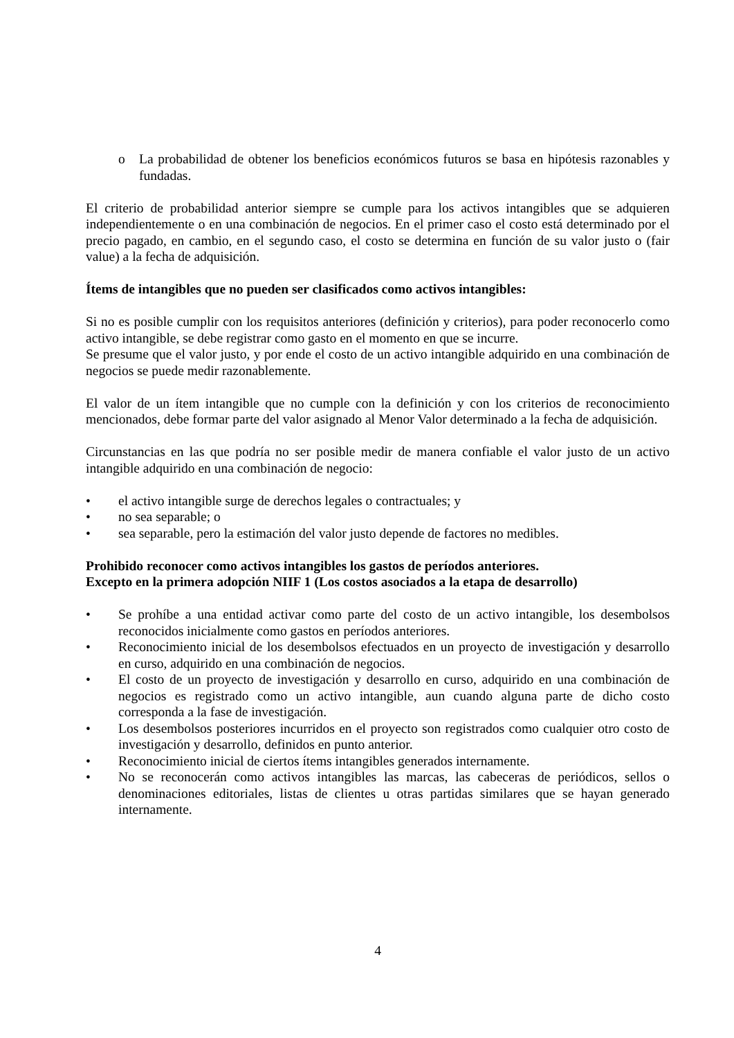o La probabilidad de obtener los beneficios económicos futuros se basa en hipótesis razonables y fundadas.
El criterio de probabilidad anterior siempre se cumple para los activos intangibles que se adquieren independientemente o en una combinación de negocios. En el primer caso el costo está determinado por el precio pagado, en cambio, en el segundo caso, el costo se determina en función de su valor justo o (fair value) a la fecha de adquisición.
Ítems de intangibles que no pueden ser clasificados como activos intangibles:
Si no es posible cumplir con los requisitos anteriores (definición y criterios), para poder reconocerlo como activo intangible, se debe registrar como gasto en el momento en que se incurre.
Se presume que el valor justo, y por ende el costo de un activo intangible adquirido en una combinación de negocios se puede medir razonablemente.
El valor de un ítem intangible que no cumple con la definición y con los criterios de reconocimiento mencionados, debe formar parte del valor asignado al Menor Valor determinado a la fecha de adquisición.
Circunstancias en las que podría no ser posible medir de manera confiable el valor justo de un activo intangible adquirido en una combinación de negocio:
• el activo intangible surge de derechos legales o contractuales; y
• no sea separable; o
• sea separable, pero la estimación del valor justo depende de factores no medibles.
Prohibido reconocer como activos intangibles los gastos de períodos anteriores.
Excepto en la primera adopción NIIF 1 (Los costos asociados a la etapa de desarrollo)
• Se prohíbe a una entidad activar como parte del costo de un activo intangible, los desembolsos reconocidos inicialmente como gastos en períodos anteriores.
• Reconocimiento inicial de los desembolsos efectuados en un proyecto de investigación y desarrollo en curso, adquirido en una combinación de negocios.
• El costo de un proyecto de investigación y desarrollo en curso, adquirido en una combinación de negocios es registrado como un activo intangible, aun cuando alguna parte de dicho costo corresponda a la fase de investigación.
• Los desembolsos posteriores incurridos en el proyecto son registrados como cualquier otro costo de investigación y desarrollo, definidos en punto anterior.
• Reconocimiento inicial de ciertos ítems intangibles generados internamente.
• No se reconocerán como activos intangibles las marcas, las cabeceras de periódicos, sellos o denominaciones editoriales, listas de clientes u otras partidas similares que se hayan generado internamente.
4